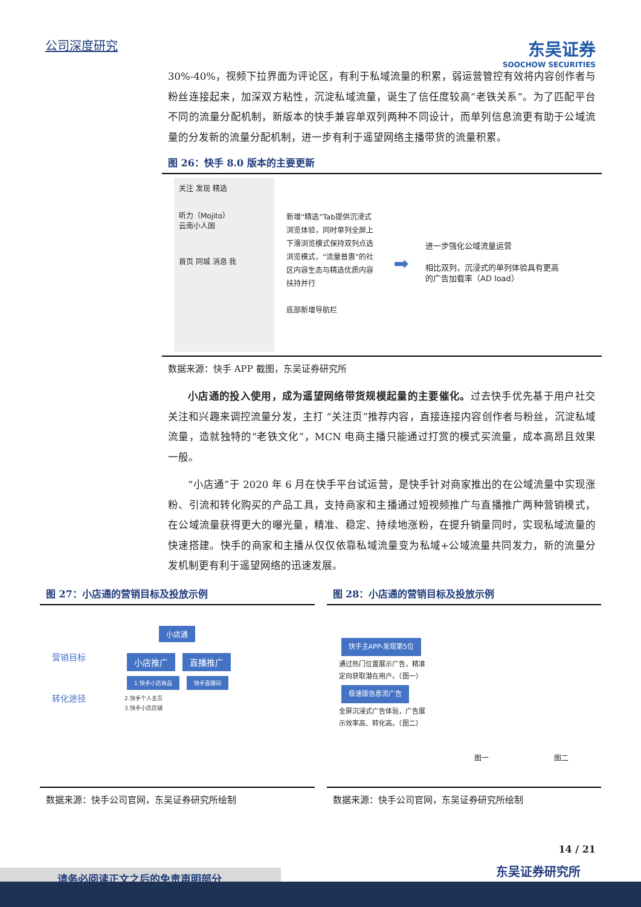公司深度研究
东吴证券
SOOCHOW SECURITIES
30%-40%，视频下拉界面为评论区，有利于私域流量的积累，弱运营管控有效将内容创作者与粉丝连接起来，加深双方粘性，沉淀私域流量，诞生了信任度较高“老铁关系”。为了匹配平台不同的流量分配机制，新版本的快手兼容单双列两种不同设计，而单列信息流更有助于公域流量的分发新的流量分配机制，进一步有利于遥望网络主播带货的流量积累。
图 26：快手 8.0 版本的主要更新
关注 发现 精选
听力（Mojito）
云南小人国
首页 同城 消息 我
新增“精选”Tab提供沉浸式浏览体验，同时单列全屏上下滑浏览模式保持双列点选浏览模式，“流量普惠”的社区内容生态与精选优质内容扶持并行
底部新增导航栏
➡
进一步强化公域流量运营
相比双列，沉浸式的单列体验具有更高的广告加载率（AD load）
数据来源：快手 APP 截图，东吴证券研究所
小店通的投入使用，成为遥望网络带货规模起量的主要催化。过去快手优先基于用户社交关注和兴趣来调控流量分发，主打 “关注页”推荐内容，直接连接内容创作者与粉丝，沉淀私域流量，造就独特的“老铁文化”，MCN 电商主播只能通过打赏的模式买流量，成本高昂且效果一般。
“小店通”于 2020 年 6 月在快手平台试运营，是快手针对商家推出的在公域流量中实现涨粉、引流和转化购买的产品工具，支持商家和主播通过短视频推广与直播推广两种营销模式，在公域流量获得更大的曝光量，精准、稳定、持续地涨粉，在提升销量同时，实现私域流量的快速搭建。快手的商家和主播从仅仅依靠私域流量变为私域+公域流量共同发力，新的流量分发机制更有利于遥望网络的迅速发展。
图 27：小店通的营销目标及投放示例
小店通
营销目标
转化途径
小店推广 直播推广
1.快手小店商品 快手直播间
2.快手个人主页
3.快手小店店铺
数据来源：快手公司官网，东吴证券研究所绘制
图 28：小店通的营销目标及投放示例
快手主APP-发现第5位
通过热门位置展示广告，精准定向获取潜在用户。（图一）
极速版信息流广告
全屏沉浸式广告体验，广告展示效率高、转化高。（图二）
图一 图二
数据来源：快手公司官网，东吴证券研究所绘制
14 / 21
东吴证券研究所
请务必阅读正文之后的免责声明部分